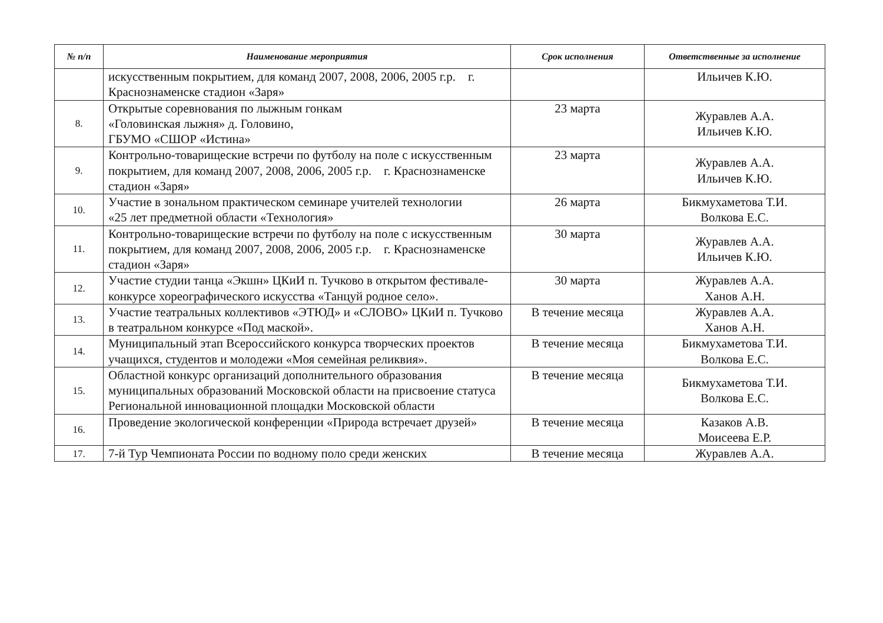| № п/п | Наименование мероприятия | Срок исполнения | Ответственные за исполнение |
| --- | --- | --- | --- |
| | искусственным покрытием, для команд 2007, 2008, 2006, 2005 г.р. г. Краснознаменске стадион «Заря» | | Ильичев К.Ю. |
| 8. | Открытые соревнования по лыжным гонкам «Головинская лыжня» д. Головино, ГБУМО «СШОР «Истина» | 23 марта | Журавлев А.А. Ильичев К.Ю. |
| 9. | Контрольно-товарищеские встречи по футболу на поле с искусственным покрытием, для команд 2007, 2008, 2006, 2005 г.р. г. Краснознаменске стадион «Заря» | 23 марта | Журавлев А.А. Ильичев К.Ю. |
| 10. | Участие в зональном практическом семинаре учителей технологии «25 лет предметной области «Технология» | 26 марта | Бикмухаметова Т.И. Волкова Е.С. |
| 11. | Контрольно-товарищеские встречи по футболу на поле с искусственным покрытием, для команд 2007, 2008, 2006, 2005 г.р. г. Краснознаменске стадион «Заря» | 30 марта | Журавлев А.А. Ильичев К.Ю. |
| 12. | Участие студии танца «Экшн» ЦКиИ п. Тучково в открытом фестивале-конкурсе хореографического искусства «Танцуй родное село». | 30 марта | Журавлев А.А. Ханов А.Н. |
| 13. | Участие театральных коллективов «ЭТЮД» и «СЛОВО» ЦКиИ п. Тучково в театральном конкурсе «Под маской». | В течение месяца | Журавлев А.А. Ханов А.Н. |
| 14. | Муниципальный этап Всероссийского конкурса творческих проектов учащихся, студентов и молодежи «Моя семейная реликвия». | В течение месяца | Бикмухаметова Т.И. Волкова Е.С. |
| 15. | Областной конкурс организаций дополнительного образования муниципальных образований Московской области на присвоение статуса Региональной инновационной площадки Московской области | В течение месяца | Бикмухаметова Т.И. Волкова Е.С. |
| 16. | Проведение экологической конференции «Природа встречает друзей» | В течение месяца | Казаков А.В. Моисеева Е.Р. |
| 17. | 7-й Тур Чемпионата России по водному поло среди женских | В течение месяца | Журавлев А.А. |